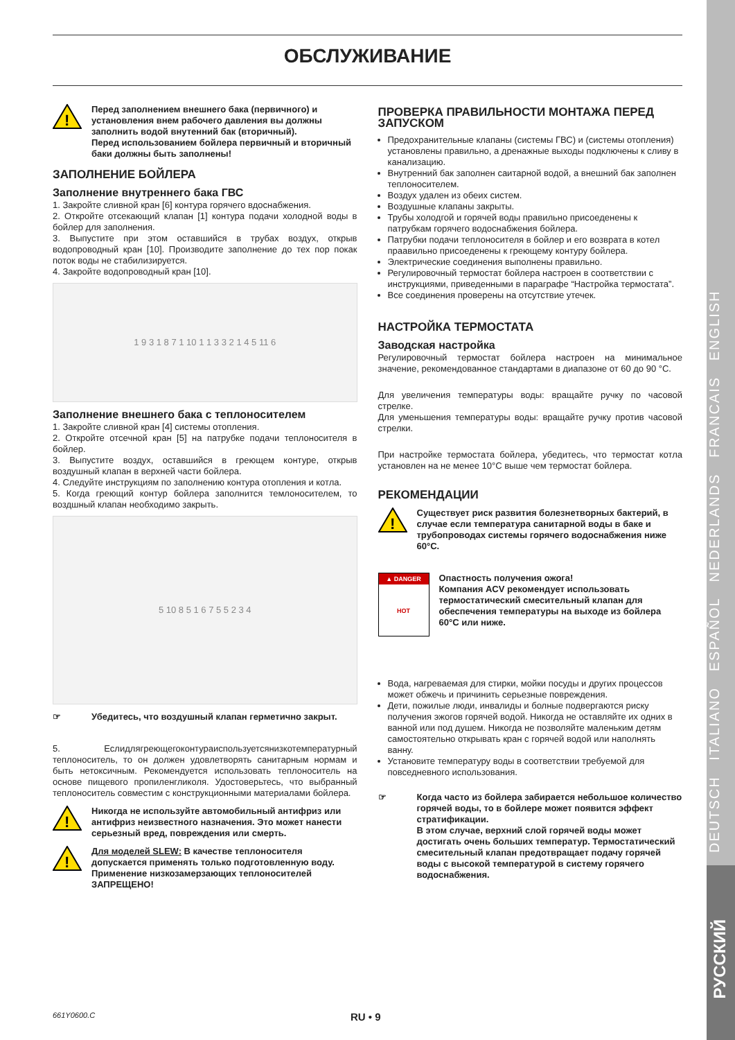DEUTSCH ITALIANO ESPAÑOL NEDERLANDS FRANCAIS ENGLISH
ОБСЛУЖИВАНИЕ
!
Перед заполнением внешнего бака (первичного) и установления внем рабочего давления вы должны заполнить водой внутенний бак (вторичный).
Перед использованием бойлера первичный и вторичный баки должны быть заполнены!
ЗАПОЛНЕНИЕ БОЙЛЕРА
Заполнение внутреннего бака ГВС
1. Закройте сливной кран [6] контура горячего вдоснабжения.
2. Откройте отсекающий клапан [1] контура подачи холодной воды в бойлер для заполнения.
3. Выпустите при этом оставшийся в трубах воздух, открыв водопроводный кран [10]. Производите заполнение до тех пор покак поток воды не стабилизируется.
4. Закройте водопроводный кран [10].
1 9 3 1 8 7 1 10 1 1 3 3 2 1 4 5 11 6
Заполнение внешнего бака с теплоносителем
1. Закройте сливной кран [4] системы отопления.
2. Откройте отсечной кран [5] на патрубке подачи теплоносителя в бойлер.
3. Выпустите воздух, оставшийся в греющем контуре, открыв воздушный клапан в верхней части бойлера.
4. Следуйте инструкциям по заполнению контура отопления и котла.
5. Когда греющий контур бойлера заполнится темлоносителем, то воздшный клапан необходимо закрыть.
5 10 8 5 1 6 7 5 5 2 3 4
☞
Убедитесь, что воздушный клапан герметично закрыт.
5. Еслидлягреющегоконтураиспользуетсянизкотемпературный теплоноситель, то он должен удовлетворять санитарным нормам и быть нетоксичным. Рекомендуется использовать теплоноситель на основе пищевого пропиленгликоля. Удостоверьтесь, что выбранный теплоноситель совместим с конструкционными материалами бойлера.
!
Никогда не используйте автомобильный антифриз или антифриз неизвестного назначения. Это может нанести серьезный вред, повреждения или смерть.
!
Для моделей SLEW: В качестве теплоносителя допускается применять только подготовленную воду. Применение низкозамерзающих теплоносителей ЗАПРЕЩЕНО!
ПРОВЕРКА ПРАВИЛЬНОСТИ МОНТАЖА ПЕРЕД ЗАПУСКОМ
Предохранительные клапаны (системы ГВС) и (системы отопления) установлены правильно, а дренажные выходы подключены к сливу в канализацию.
Внутренний бак заполнен саитарной водой, а внешний бак заполнен теплоносителем.
Воздух удален из обеих систем.
Воздушные клапаны закрыты.
Трубы холодгой и горячей воды правильно присоеденены к патрубкам горячего водоснабжения бойлера.
Патрубки подачи теплоносителя в бойлер и его возврата в котел праавильно присоеденены к греющему контуру бойлера.
Электрические соединения выполнены правильно.
Регулировочный термостат бойлера настроен в соответствии с инструкциями, приведенными в параграфе “Настройка термостата”.
Все соединения проверены на отсутствие утечек.
НАСТРОЙКА ТЕРМОСТАТА
Заводская настройка
Регулировочный термостат бойлера настроен на минимальное значение, рекомендованное стандартами в диапазоне от 60 до 90 °C.
Для увеличения температуры воды: вращайте ручку по часовой стрелке.
Для уменьшения температуры воды: вращайте ручку против часовой стрелки.
При настройке термостата бойлера, убедитесь, что термостат котла установлен на не менее 10°C выше чем термостат бойлера.
РЕКОМЕНДАЦИИ
!
Существует риск развития болезнетворных бактерий, в случае если температура санитарной воды в баке и трубопроводах системы горячего водоснабжения ниже 60°C.
▲ DANGER
HOT
Опастность получения ожога!
Компания ACV рекомендует использовать термостатический смесительный клапан для обеспечения температуры на выходе из бойлера 60°C или ниже.
Вода, нагреваемая для стирки, мойки посуды и других процессов может обжечь и причинить серьезные повреждения.
Дети, пожилые люди, инвалиды и болные подвергаются риску получения эжогов горячей водой. Никогда не оставляйте их одних в ванной или под душем. Никогда не позволяйте маленьким детям самостоятельно открывать кран с горячей водой или наполнять ванну.
Установите температуру воды в соответствии требуемой для повседневного использования.
☞
Когда часто из бойлера забирается небольшое количество горячей воды, то в бойлере может появится эффект стратификации.
В этом случае, верхний слой горячей воды может достигать очень больших температур. Термостатический смесительный клапан предотвращает подачу горячей воды с высокой температурой в систему горячего водоснабжения.
661Y0600.C RU • 9
РУССКИЙ